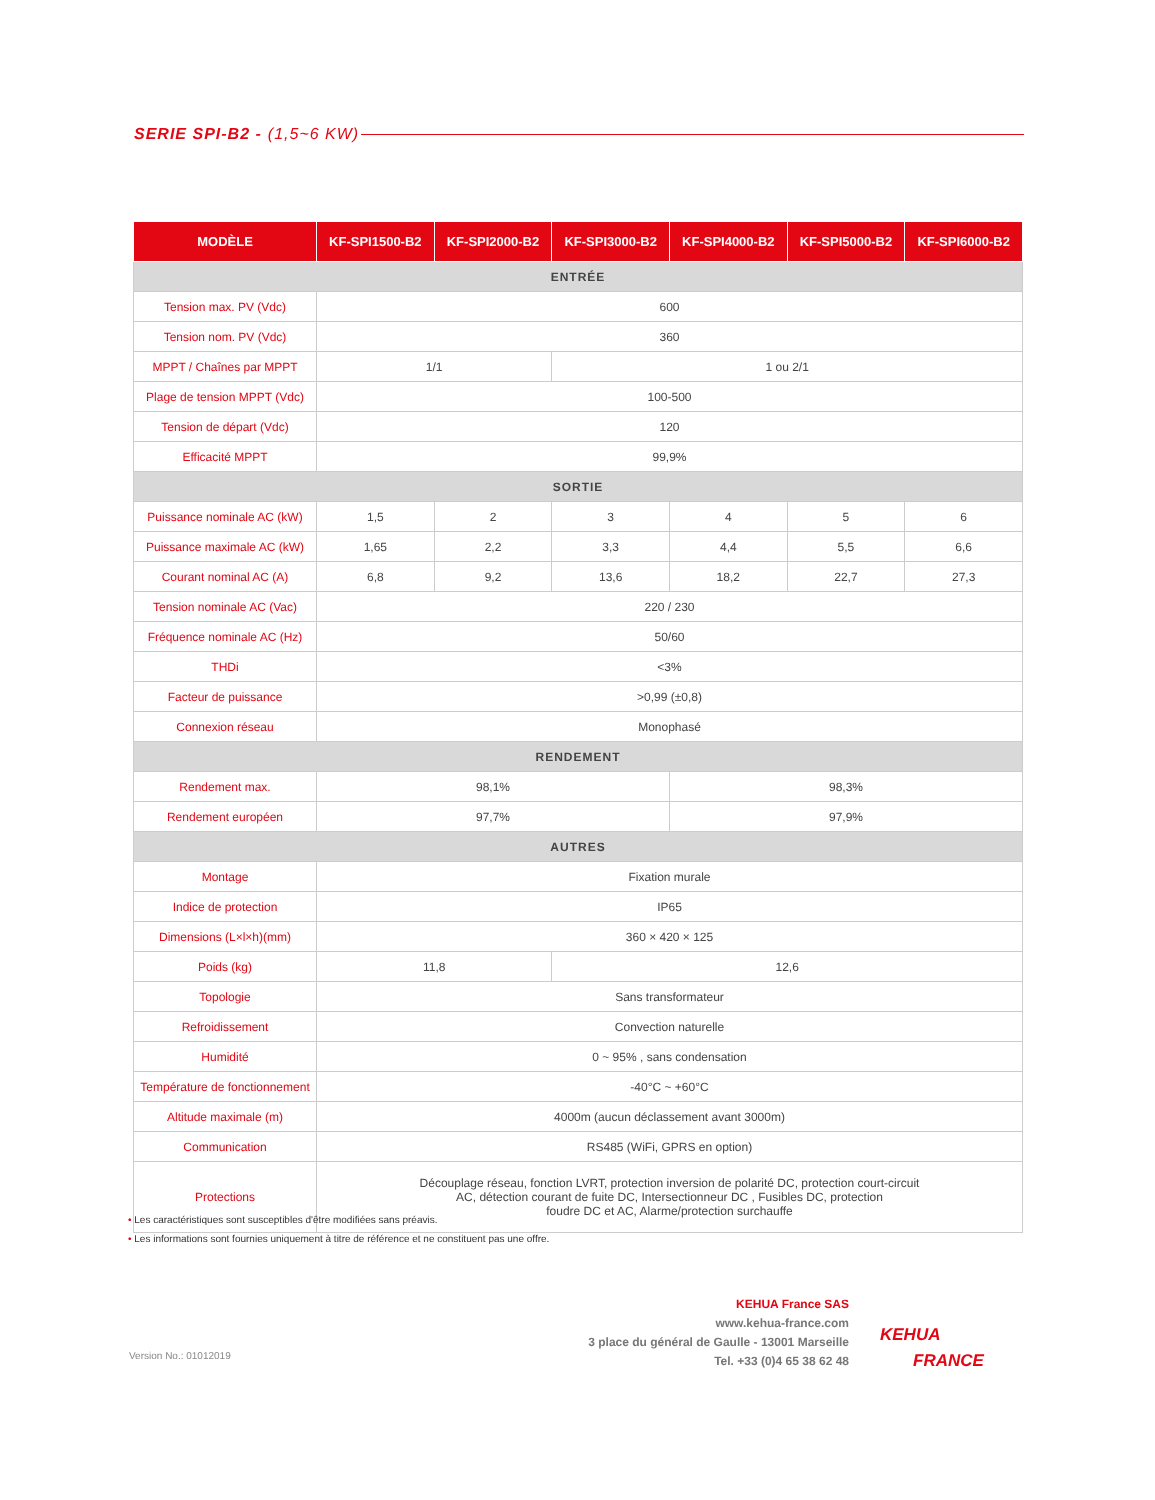SERIE SPI-B2 - (1,5~6 KW)
| MODÈLE | KF-SPI1500-B2 | KF-SPI2000-B2 | KF-SPI3000-B2 | KF-SPI4000-B2 | KF-SPI5000-B2 | KF-SPI6000-B2 |
| --- | --- | --- | --- | --- | --- | --- |
| ENTRÉE | | | | | | |
| Tension max. PV (Vdc) | 600 | | | | | |
| Tension nom. PV (Vdc) | 360 | | | | | |
| MPPT / Chaînes par MPPT | 1/1 | | 1 ou 2/1 | | | |
| Plage de tension MPPT (Vdc) | 100-500 | | | | | |
| Tension de départ (Vdc) | 120 | | | | | |
| Efficacité MPPT | 99,9% | | | | | |
| SORTIE | | | | | | |
| Puissance nominale AC (kW) | 1,5 | 2 | 3 | 4 | 5 | 6 |
| Puissance maximale AC (kW) | 1,65 | 2,2 | 3,3 | 4,4 | 5,5 | 6,6 |
| Courant nominal AC (A) | 6,8 | 9,2 | 13,6 | 18,2 | 22,7 | 27,3 |
| Tension nominale AC (Vac) | 220 / 230 | | | | | |
| Fréquence nominale AC (Hz) | 50/60 | | | | | |
| THDi | <3% | | | | | |
| Facteur de puissance | >0,99 (±0,8) | | | | | |
| Connexion réseau | Monophasé | | | | | |
| RENDEMENT | | | | | | |
| Rendement max. | 98,1% | | | 98,3% | | |
| Rendement européen | 97,7% | | | 97,9% | | |
| AUTRES | | | | | | |
| Montage | Fixation murale | | | | | |
| Indice de protection | IP65 | | | | | |
| Dimensions (L×l×h)(mm) | 360 × 420 × 125 | | | | | |
| Poids (kg) | 11,8 | | 12,6 | | | |
| Topologie | Sans transformateur | | | | | |
| Refroidissement | Convection naturelle | | | | | |
| Humidité | 0 ~ 95% , sans condensation | | | | | |
| Température de fonctionnement | -40°C ~ +60°C | | | | | |
| Altitude maximale (m) | 4000m (aucun déclassement avant 3000m) | | | | | |
| Communication | RS485 (WiFi, GPRS en option) | | | | | |
| Protections | Découplage réseau, fonction LVRT, protection inversion de polarité DC, protection court-circuit AC, détection courant de fuite DC, Intersectionneur DC , Fusibles DC, protection foudre DC et AC, Alarme/protection surchauffe | | | | | |
• Les caractéristiques sont susceptibles d'être modifiées sans préavis.
• Les informations sont fournies uniquement à titre de référence et ne constituent pas une offre.
Version No.: 01012019
KEHUA France SAS
www.kehua-france.com
3 place du général de Gaulle - 13001 Marseille
Tel. +33 (0)4 65 38 62 48
KEHUA
FRANCE